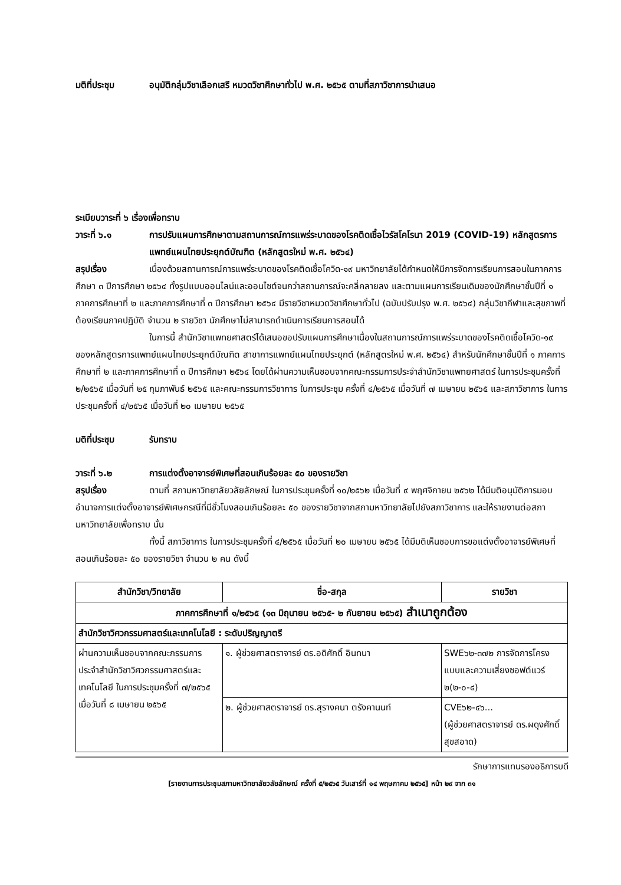มติที่ประชุม อนุมัติกลุ่มวิชาเลือกเสรี หมวดวิชาศึกษาทั่วไป พ.ศ. ๒๕๖๕ ตามที่สภาวิชาการนำเสนอ
ระเบียบวาระที่ ๖ เรื่องเพื่อทราบ
วาระที่ ๖.๑ การปรับแผนการศึกษาตามสถานการณ์การแพร่ระบาดของโรคติดเชื้อไวรัสโคโรนา 2019 (COVID-19) หลักสูตรการแพทย์แผนไทยประยุกต์บัณฑิต (หลักสูตรใหม่ พ.ศ. ๒๕๖๔)
สรุปเรื่อง เนื่องด้วยสถานการณ์การแพร่ระบาดของโรคติดเชื้อโควิด-๑๙ มหาวิทยาลัยได้กำหนดให้มีการจัดการเรียนการสอนในภาคการศึกษา ๓ ปีการศึกษา ๒๕๖๔ ทั้งรูปแบบออนไลน์และออนไซต์จนกว่าสถานการณ์จะคลี่คลายลง และตามแผนการเรียนเดิมของนักศึกษาชั้นปีที่ ๑ ภาคการศึกษาที่ ๒ และภาคการศึกษาที่ ๓ ปีการศึกษา ๒๕๖๔ มีรายวิชาหมวดวิชาศึกษาทั่วไป (ฉบับปรับปรุง พ.ศ. ๒๕๖๔) กลุ่มวิชากีฬาและสุขภาพที่ต้องเรียนภาคปฏิบัติ จำนวน ๒ รายวิชา นักศึกษาไม่สามารถดำเนินการเรียนการสอนได้
ในการนี้ สำนักวิชาแพทยศาสตร์ได้เสนอขอปรับแผนการศึกษาเนื่องในสถานการณ์การแพร่ระบาดของโรคติดเชื้อโควิด-๑๙ ของหลักสูตรการแพทย์แผนไทยประยุกต์บัณฑิต สาขาการแพทย์แผนไทยประยุกต์ (หลักสูตรใหม่ พ.ศ. ๒๕๖๔) สำหรับนักศึกษาชั้นปีที่ ๑ ภาคการศึกษาที่ ๒ และภาคการศึกษาที่ ๓ ปีการศึกษา ๒๕๖๔ โดยได้ผ่านความเห็นชอบจากคณะกรรมการประจำสำนักวิชาแพทยศาสตร์ ในการประชุมครั้งที่ ๒/๒๕๖๕ เมื่อวันที่ ๒๕ กุมภาพันธ์ ๒๕๖๕ และคณะกรรมการวิชาการ ในการประชุม ครั้งที่ ๔/๒๕๖๕ เมื่อวันที่ ๗ เมษายน ๒๕๖๕ และสภาวิชาการ ในการประชุมครั้งที่ ๔/๒๕๖๕ เมื่อวันที่ ๒๐ เมษายน ๒๕๖๕
มติที่ประชุม รับทราบ
วาระที่ ๖.๒ การแต่งตั้งอาจารย์พิเศษที่สอนเกินร้อยละ ๕๐ ของรายวิชา
สรุปเรื่อง ตามที่ สภามหาวิทยาลัยวลัยลักษณ์ ในการประชุมครั้งที่ ๑๐/๒๕๖๒ เมื่อวันที่ ๙ พฤศจิกายน ๒๕๖๒ ได้มีมติอนุมัติการมอบอำนาจการแต่งตั้งอาจารย์พิเศษกรณีที่มีชั่วโมงสอนเกินร้อยละ ๕๐ ของรายวิชาจากสภามหาวิทยาลัยไปยังสภาวิชาการ และให้รายงานต่อสภามหาวิทยาลัยเพื่อทราบ นั้น
ทั้งนี้ สภาวิชาการ ในการประชุมครั้งที่ ๔/๒๕๖๕ เมื่อวันที่ ๒๐ เมษายน ๒๕๖๕ ได้มีมติเห็นชอบการขอแต่งตั้งอาจารย์พิเศษที่สอนเกินร้อยละ ๕๐ ของรายวิชา จำนวน ๒ คน ดังนี้
| สำนักวิชา/วิทยาลัย | ชื่อ-สกุล | รายวิชา |
| --- | --- | --- |
| ภาคการศึกษาที่ ๑/๒๕๖๕ (๑๓ มิถุนายน ๒๕๖๕- ๒ กันยายน ๒๕๖๕) สำเนาถูกต้อง | | |
| สำนักวิชาวิศวกรรมศาสตร์และเทคโนโลยี : ระดับปริญญาตรี | | |
| ผ่านความเห็นชอบจากคณะกรรมการประจำสำนักวิชาวิศวกรรมศาสตร์และเทคโนโลยี ในการประชุมครั้งที่ ๗/๒๕๖๕ เมื่อวันที่ ๘ เมษายน ๒๕๖๕ | ๑. ผู้ช่วยศาสตราจารย์ ดร.อดิศักดิ์ อินทนา | SWE๖๒-๓๗๒ การจัดการโครงแบบและความเสี่ยงซอฟต์แวร์ ๒(๒-๐-๔) |
| | ๒. ผู้ช่วยศาสตราจารย์ ดร.สุรางคนา ตรังคานนท์ | CVE๖๒-๔๖... (ผู้ช่วยศาสตราจารย์ ดร.ผดุงศักดิ์ สุขสอาด) |
รักษาการแทนรองอธิการบดี
[รายงานการประชุมสภามหาวิทยาลัยวลัยลักษณ์ ครั้งที่ ๕/๒๕๖๕ วันเสาร์ที่ ๑๔ พฤษภาคม ๒๕๖๕] หน้า ๒๙ จาก ๓๑